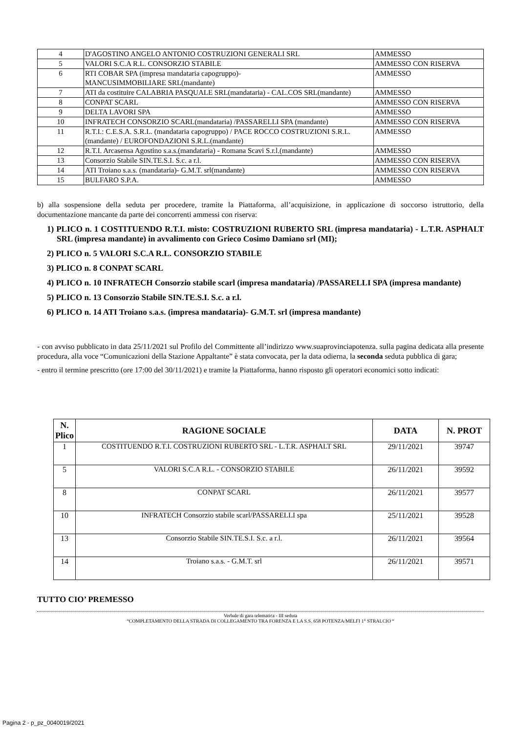| 4 | D'AGOSTINO ANGELO ANTONIO COSTRUZIONI GENERALI SRL | AMMESSO |
| 5 | VALORI S.C.A R.L. CONSORZIO STABILE | AMMESSO CON RISERVA |
| 6 | RTI COBAR SPA (impresa mandataria capogruppo)- MANCUSIMMOBILIARE SRL(mandante) | AMMESSO |
| 7 | ATI da costituire CALABRIA PASQUALE SRL(mandataria) - CAL.COS SRL(mandante) | AMMESSO |
| 8 | CONPAT SCARL | AMMESSO CON RISERVA |
| 9 | DELTA LAVORI SPA | AMMESSO |
| 10 | INFRATECH CONSORZIO SCARL(mandataria) /PASSARELLI SPA (mandante) | AMMESSO CON RISERVA |
| 11 | R.T.I.: C.E.S.A. S.R.L. (mandataria capogruppo) / PACE ROCCO COSTRUZIONI S.R.L.(mandante) / EUROFONDAZIONI S.R.L.(mandante) | AMMESSO |
| 12 | R.T.I. Arcasensa Agostino s.a.s.(mandataria) - Romana Scavi S.r.l.(mandante) | AMMESSO |
| 13 | Consorzio Stabile SIN.TE.S.I. S.c. a r.l. | AMMESSO CON RISERVA |
| 14 | ATI Troiano s.a.s. (mandataria)- G.M.T. srl(mandante) | AMMESSO CON RISERVA |
| 15 | BULFARO S.P.A. | AMMESSO |
b) alla sospensione della seduta per procedere, tramite la Piattaforma, all’acquisizione, in applicazione di soccorso istruttorio, della documentazione mancante da parte dei concorrenti ammessi con riserva:
1) PLICO n. 1 COSTITUENDO R.T.I. misto: COSTRUZIONI RUBERTO SRL (impresa mandataria) - L.T.R. ASPHALT SRL (impresa mandante) in avvalimento con Grieco Cosimo Damiano srl (MI);
2) PLICO n. 5 VALORI S.C.A R.L. CONSORZIO STABILE
3) PLICO n. 8 CONPAT SCARL
4) PLICO n. 10 INFRATECH Consorzio stabile scarl (impresa mandataria) /PASSARELLI SPA (impresa mandante)
5) PLICO n. 13 Consorzio Stabile SIN.TE.S.I. S.c. a r.l.
6) PLICO n. 14 ATI Troiano s.a.s. (impresa mandataria)- G.M.T. srl (impresa mandante)
- con avviso pubblicato in data 25/11/2021 sul Profilo del Committente all’indirizzo www.suaprovinciapotenza. sulla pagina dedicata alla presente procedura, alla voce “Comunicazioni della Stazione Appaltante” è stata convocata, per la data odierna, la seconda seduta pubblica di gara;
- entro il termine prescritto (ore 17:00 del 30/11/2021) e tramite la Piattaforma, hanno risposto gli operatori economici sotto indicati:
| N. Plico | RAGIONE SOCIALE | DATA | N. PROT |
| --- | --- | --- | --- |
| 1 | COSTITUENDO R.T.I. COSTRUZIONI RUBERTO SRL - L.T.R. ASPHALT SRL | 29/11/2021 | 39747 |
| 5 | VALORI S.C.A R.L. - CONSORZIO STABILE | 26/11/2021 | 39592 |
| 8 | CONPAT SCARL | 26/11/2021 | 39577 |
| 10 | INFRATECH Consorzio stabile scarl/PASSARELLI spa | 25/11/2021 | 39528 |
| 13 | Consorzio Stabile SIN.TE.S.I. S.c. a r.l. | 26/11/2021 | 39564 |
| 14 | Troiano s.a.s. - G.M.T. srl | 26/11/2021 | 39571 |
TUTTO CIO’ PREMESSO
Verbale di gara telematica - III seduta
“COMPLETAMENTO DELLA STRADA DI COLLEGAMENTO TRA FORENZA E LA S.S. 658 POTENZA/MELFI 1° STRALCIO “
Pagina 2 - p_pz_0040019/2021